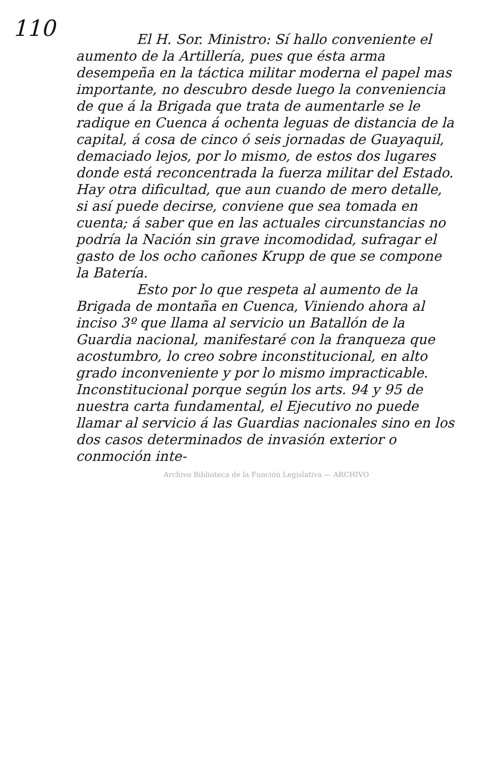110
El H. Sor. Ministro: Sí hallo conveniente el aumento de la Artillería, pues que ésta arma desempeña en la táctica militar moderna el papel mas importante, no descubro desde luego la conveniencia de que á la Brigada que trata de aumentarle se le radique en Cuenca á ochenta leguas de distancia de la capital, á cosa de cinco ó seis jornadas de Guayaquil, demaciado lejos, por lo mismo, de estos dos lugares donde está reconcentrada la fuerza militar del Estado. Hay otra dificultad, que aun cuando de mero detalle, si así puede decirse, conviene que sea tomada en cuenta; á saber que en las actuales circunstancias no podría la Nación sin grave incomodidad, sufragar el gasto de los ocho cañones Krupp de que se compone la Batería.
Esto por lo que respeta al aumento de la Brigada de montaña en Cuenca, Viniendo ahora al inciso 3º que llama al servicio un Batallón de la Guardia nacional, manifestaré con la franqueza que acostumbro, lo creo sobre inconstitucional, en alto grado inconveniente y por lo mismo impracticable. Inconstitucional porque según los arts. 94 y 95 de nuestra carta fundamental, el Ejecutivo no puede llamar al servicio á las Guardias nacionales sino en los dos casos determinados de invasión exterior o conmoción inte-
Archivo Biblioteca de la Función Legislativa — ARCHIVO